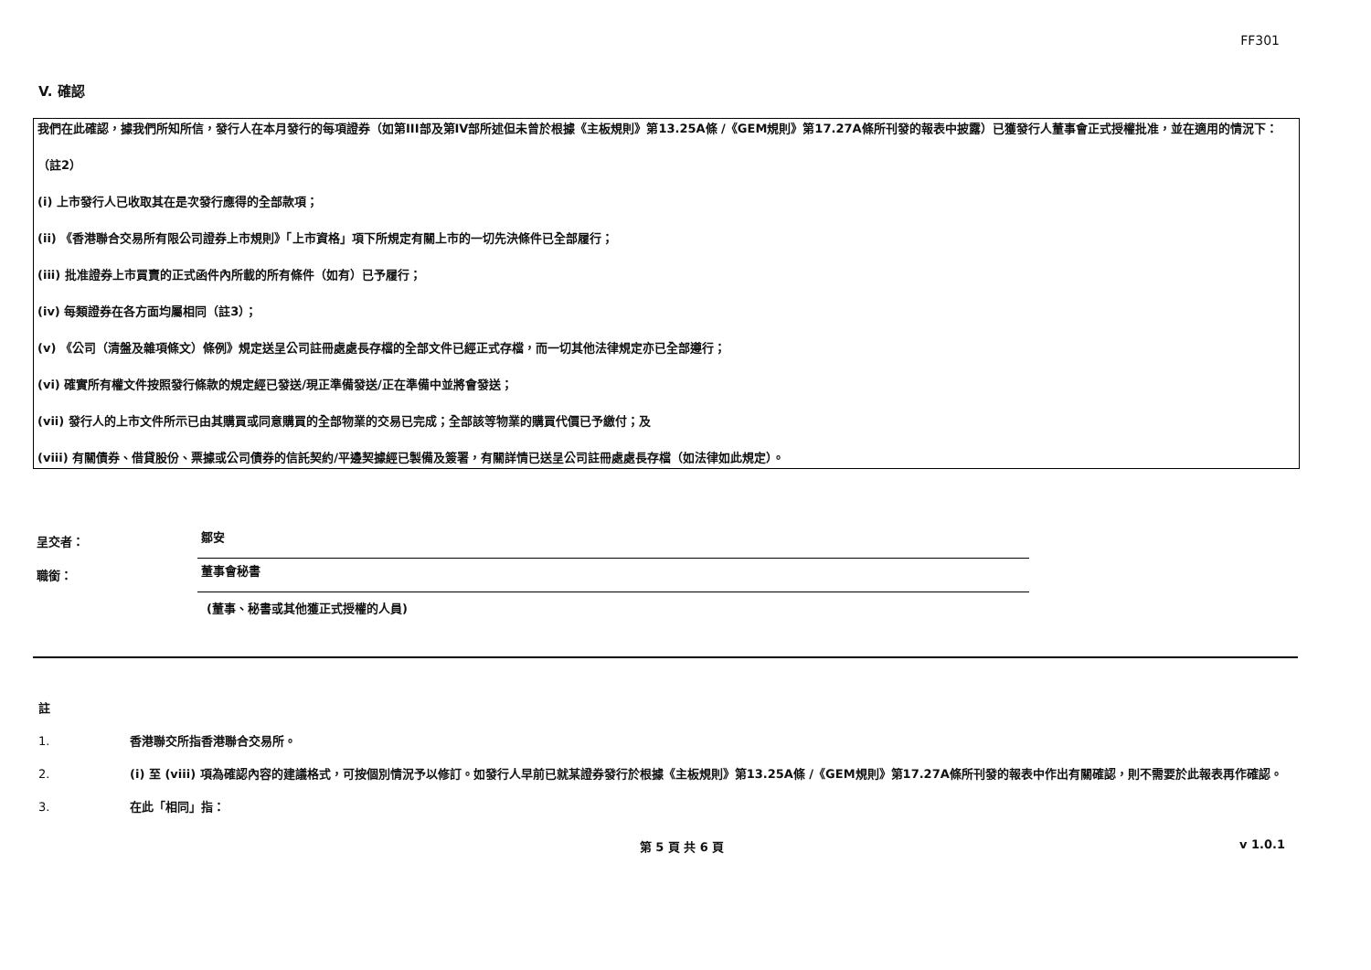FF301
V. 確認
我們在此確認，據我們所知所信，發行人在本月發行的每項證券（如第III部及第IV部所述但未曾於根據《主板規則》第13.25A條 /《GEM規則》第17.27A條所刊發的報表中披露）已獲發行人董事會正式授權批准，並在適用的情況下：
（註2）
(i) 上市發行人已收取其在是次發行應得的全部款項；
(ii) 《香港聯合交易所有限公司證券上市規則》「上市資格」項下所規定有關上市的一切先決條件已全部履行；
(iii) 批准證券上市買賣的正式函件內所載的所有條件（如有）已予履行；
(iv) 每類證券在各方面均屬相同（註3）；
(v) 《公司（清盤及雜項條文）條例》規定送呈公司註冊處處長存檔的全部文件已經正式存檔，而一切其他法律規定亦已全部遵行；
(vi) 確實所有權文件按照發行條款的規定經已發送/現正準備發送/正在準備中並將會發送；
(vii) 發行人的上市文件所示已由其購買或同意購買的全部物業的交易已完成；全部該等物業的購買代價已予繳付；及
(viii) 有關債券、借貸股份、票據或公司債券的信託契約/平邊契據經已製備及簽署，有關詳情已送呈公司註冊處處長存檔（如法律如此規定）。
呈交者：
鄒安
職銜：
董事會秘書
(董事、秘書或其他獲正式授權的人員)
註
1. 香港聯交所指香港聯合交易所。
2. (i) 至 (viii) 項為確認內容的建議格式，可按個別情況予以修訂。如發行人早前已就某證券發行於根據《主板規則》第13.25A條 /《GEM規則》第17.27A條所刊發的報表中作出有關確認，則不需要於此報表再作確認。
3. 在此「相同」指：
第 5 頁 共 6 頁 v 1.0.1